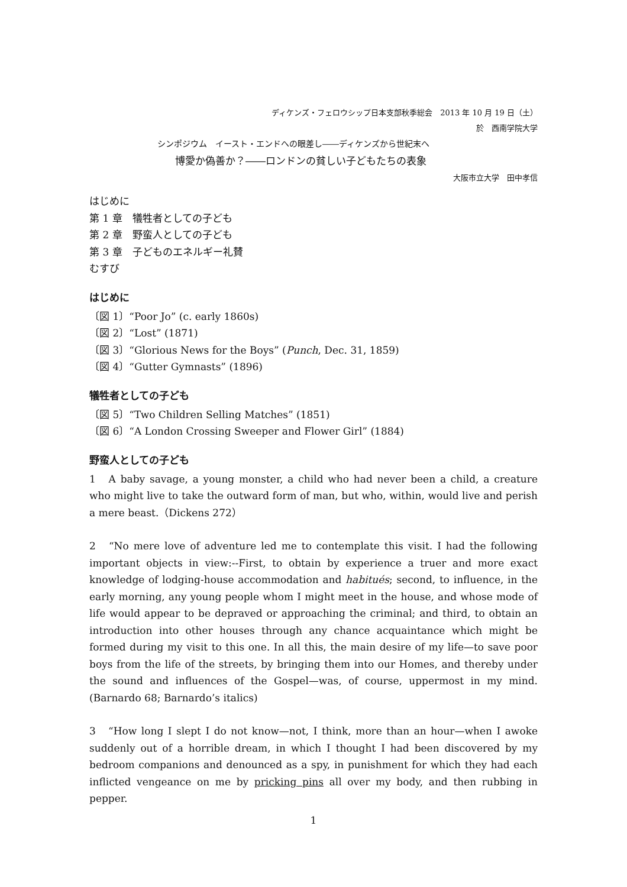ディケンズ・フェロウシップ日本支部秋季総会　2013 年 10 月 19 日（土）
於　西南学院大学
シンポジウム　イースト・エンドへの眼差し――ディケンズから世紀末へ
博愛か偽善か？――ロンドンの貧しい子どもたちの表象
大阪市立大学　田中孝信
はじめに
第 1 章　犠牲者としての子ども
第 2 章　野蛮人としての子ども
第 3 章　子どものエネルギー礼賛
むすび
はじめに
〔図 1〕“Poor Jo” (c. early 1860s)
〔図 2〕“Lost” (1871)
〔図 3〕“Glorious News for the Boys” (Punch, Dec. 31, 1859)
〔図 4〕“Gutter Gymnasts” (1896)
犠牲者としての子ども
〔図 5〕“Two Children Selling Matches” (1851)
〔図 6〕“A London Crossing Sweeper and Flower Girl” (1884)
野蛮人としての子ども
1　A baby savage, a young monster, a child who had never been a child, a creature who might live to take the outward form of man, but who, within, would live and perish a mere beast.（Dickens 272）
2　“No mere love of adventure led me to contemplate this visit. I had the following important objects in view:--First, to obtain by experience a truer and more exact knowledge of lodging-house accommodation and habitués; second, to influence, in the early morning, any young people whom I might meet in the house, and whose mode of life would appear to be depraved or approaching the criminal; and third, to obtain an introduction into other houses through any chance acquaintance which might be formed during my visit to this one. In all this, the main desire of my life—to save poor boys from the life of the streets, by bringing them into our Homes, and thereby under the sound and influences of the Gospel—was, of course, uppermost in my mind. (Barnardo 68; Barnardo’s italics)
3　“How long I slept I do not know—not, I think, more than an hour—when I awoke suddenly out of a horrible dream, in which I thought I had been discovered by my bedroom companions and denounced as a spy, in punishment for which they had each inflicted vengeance on me by pricking pins all over my body, and then rubbing in pepper.
1